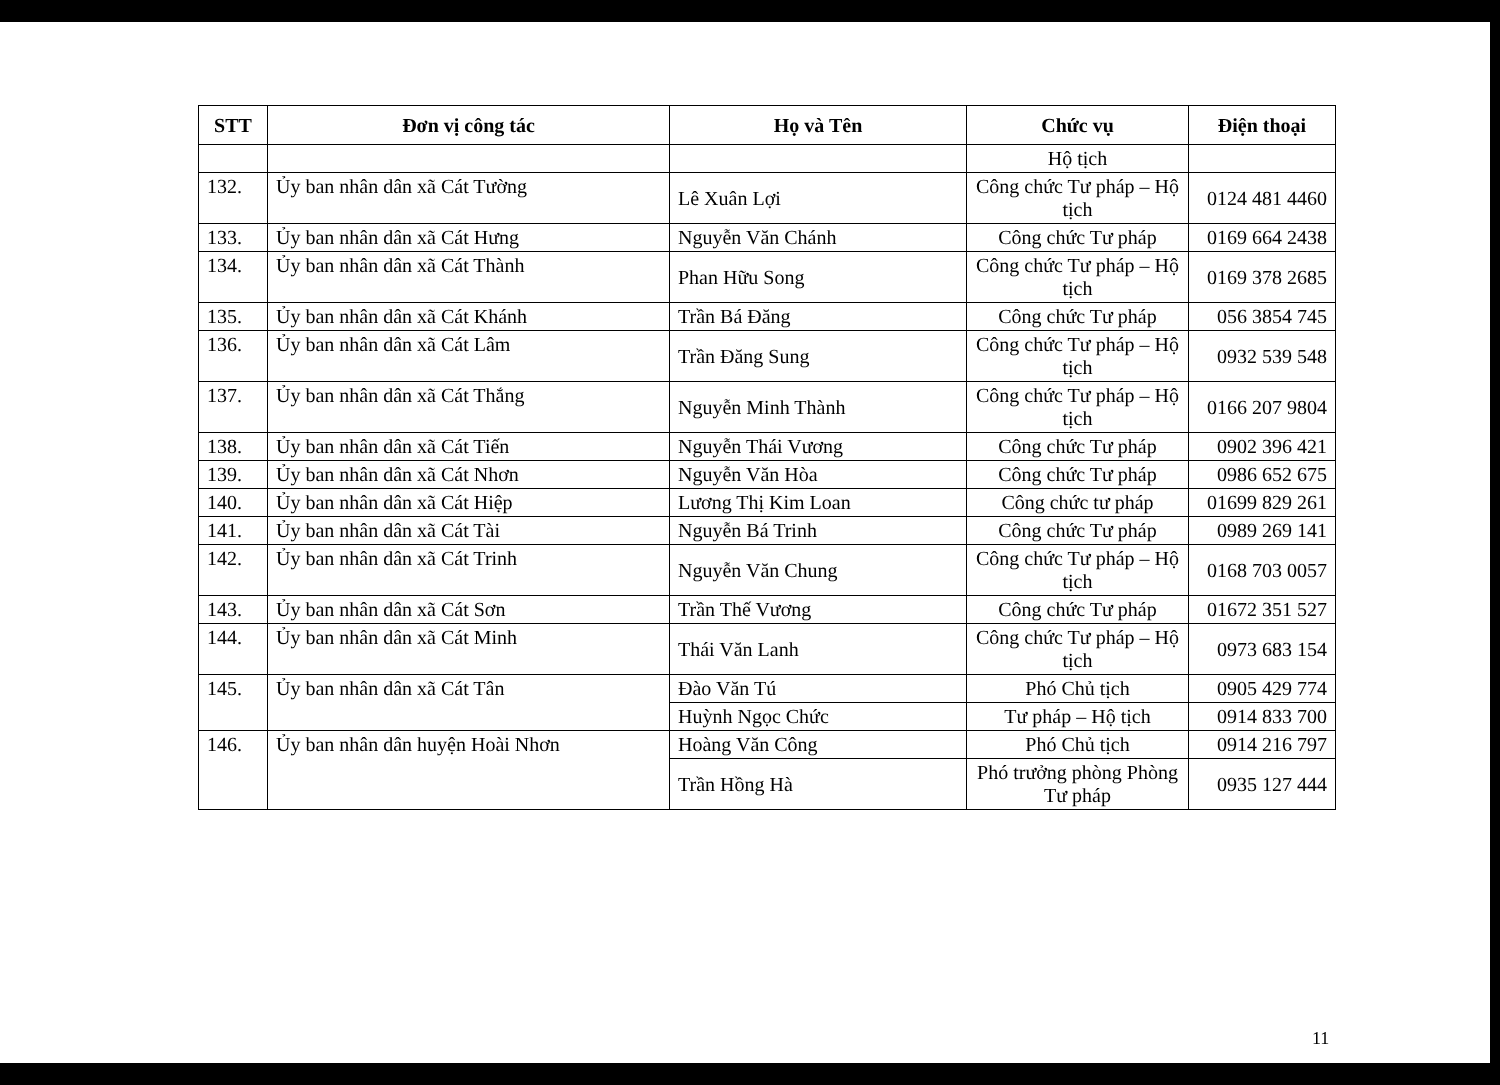| STT | Đơn vị công tác | Họ và Tên | Chức vụ | Điện thoại |
| --- | --- | --- | --- | --- |
| | | | Hộ tịch | |
| 132. | Ủy ban nhân dân xã Cát Tường | Lê Xuân Lợi | Công chức Tư pháp – Hộ tịch | 0124 481 4460 |
| 133. | Ủy ban nhân dân xã Cát Hưng | Nguyễn Văn Chánh | Công chức Tư pháp | 0169 664 2438 |
| 134. | Ủy ban nhân dân xã Cát Thành | Phan Hữu Song | Công chức Tư pháp – Hộ tịch | 0169 378 2685 |
| 135. | Ủy ban nhân dân xã Cát Khánh | Trần Bá Đăng | Công chức Tư pháp | 056 3854 745 |
| 136. | Ủy ban nhân dân xã Cát Lâm | Trần Đăng Sung | Công chức Tư pháp – Hộ tịch | 0932 539 548 |
| 137. | Ủy ban nhân dân xã Cát Thắng | Nguyễn Minh Thành | Công chức Tư pháp – Hộ tịch | 0166 207 9804 |
| 138. | Ủy ban nhân dân xã Cát Tiến | Nguyễn Thái Vương | Công chức Tư pháp | 0902 396 421 |
| 139. | Ủy ban nhân dân xã Cát Nhơn | Nguyễn Văn Hòa | Công chức Tư pháp | 0986 652 675 |
| 140. | Ủy ban nhân dân xã Cát Hiệp | Lương Thị Kim Loan | Công chức tư pháp | 01699 829 261 |
| 141. | Ủy ban nhân dân xã Cát Tài | Nguyễn Bá Trinh | Công chức Tư pháp | 0989 269 141 |
| 142. | Ủy ban nhân dân xã Cát Trinh | Nguyễn Văn Chung | Công chức Tư pháp – Hộ tịch | 0168 703 0057 |
| 143. | Ủy ban nhân dân xã Cát Sơn | Trần Thế Vương | Công chức Tư pháp | 01672 351 527 |
| 144. | Ủy ban nhân dân xã Cát Minh | Thái Văn Lanh | Công chức Tư pháp – Hộ tịch | 0973 683 154 |
| 145. | Ủy ban nhân dân xã Cát Tân | Đào Văn Tú | Phó Chủ tịch | 0905 429 774 |
| | | Huỳnh Ngọc Chức | Tư pháp – Hộ tịch | 0914 833 700 |
| 146. | Ủy ban nhân dân huyện Hoài Nhơn | Hoàng Văn Công | Phó Chủ tịch | 0914 216 797 |
| | | Trần Hồng Hà | Phó trưởng phòng Phòng Tư pháp | 0935 127 444 |
11